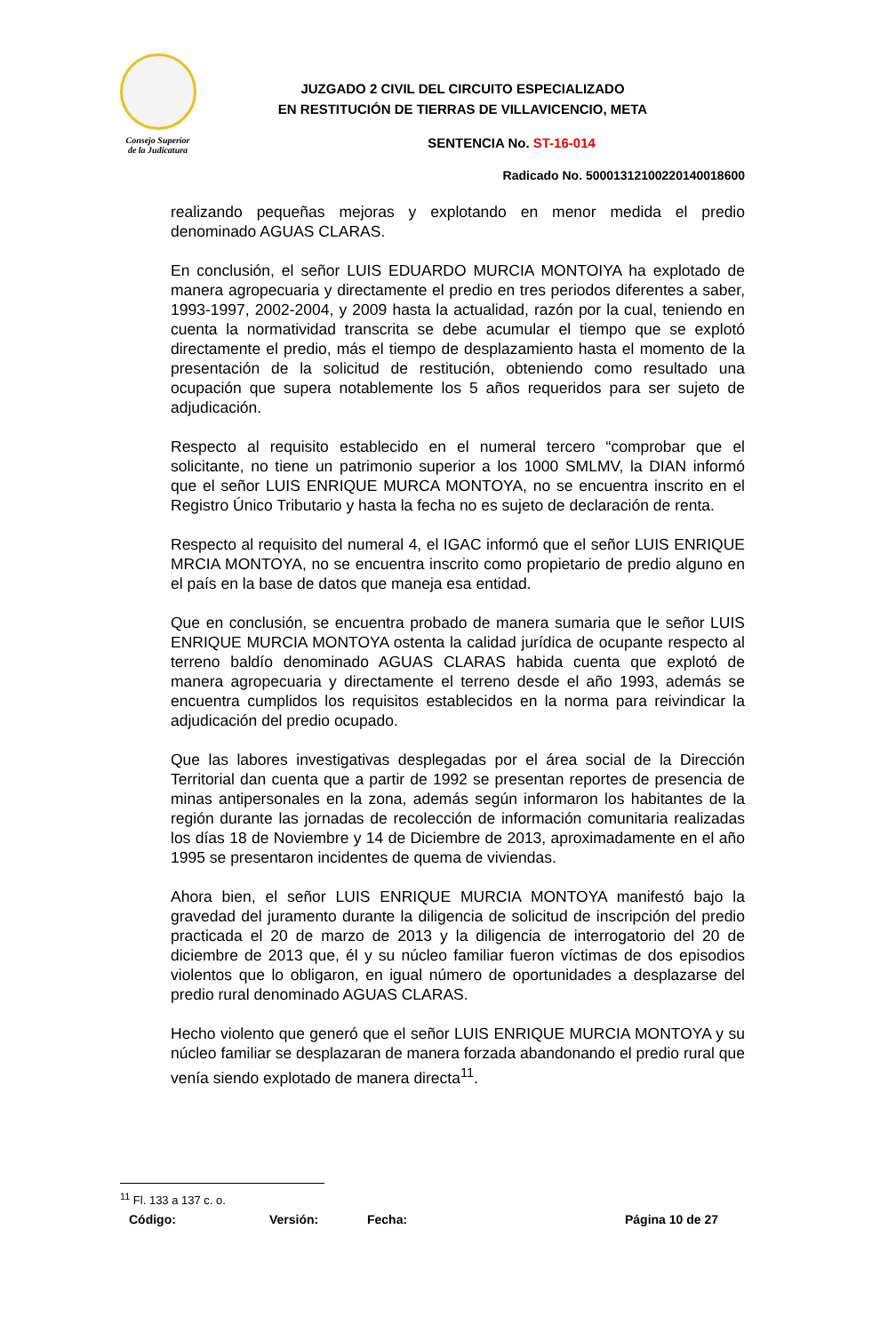Consejo Superior
de la Judicatura
JUZGADO 2 CIVIL DEL CIRCUITO ESPECIALIZADO
EN RESTITUCIÓN DE TIERRAS DE VILLAVICENCIO, META
SENTENCIA No. ST-16-014
Radicado No. 50001312100220140018600
realizando pequeñas mejoras y explotando en menor medida el predio denominado AGUAS CLARAS.
En conclusión, el señor LUIS EDUARDO MURCIA MONTOIYA ha explotado de manera agropecuaria y directamente el predio en tres periodos diferentes a saber, 1993-1997, 2002-2004, y 2009 hasta la actualidad, razón por la cual, teniendo en cuenta la normatividad transcrita se debe acumular el tiempo que se explotó directamente el predio, más el tiempo de desplazamiento hasta el momento de la presentación de la solicitud de restitución, obteniendo como resultado una ocupación que supera notablemente los 5 años requeridos para ser sujeto de adjudicación.
Respecto al requisito establecido en el numeral tercero “comprobar que el solicitante, no tiene un patrimonio superior a los 1000 SMLMV, la DIAN informó que el señor LUIS ENRIQUE MURCA MONTOYA, no se encuentra inscrito en el Registro Único Tributario y hasta la fecha no es sujeto de declaración de renta.
Respecto al requisito del numeral 4, el IGAC informó que el señor LUIS ENRIQUE MRCIA MONTOYA, no se encuentra inscrito como propietario de predio alguno en el país en la base de datos que maneja esa entidad.
Que en conclusión, se encuentra probado de manera sumaria que le señor LUIS ENRIQUE MURCIA MONTOYA ostenta la calidad jurídica de ocupante respecto al terreno baldío denominado AGUAS CLARAS habida cuenta que explotó de manera agropecuaria y directamente el terreno desde el año 1993, además se encuentra cumplidos los requisitos establecidos en la norma para reivindicar la adjudicación del predio ocupado.
Que las labores investigativas desplegadas por el área social de la Dirección Territorial dan cuenta que a partir de 1992 se presentan reportes de presencia de minas antipersonales en la zona, además según informaron los habitantes de la región durante las jornadas de recolección de información comunitaria realizadas los días 18 de Noviembre y 14 de Diciembre de 2013, aproximadamente en el año 1995 se presentaron incidentes de quema de viviendas.
Ahora bien, el señor LUIS ENRIQUE MURCIA MONTOYA manifestó bajo la gravedad del juramento durante la diligencia de solicitud de inscripción del predio practicada el 20 de marzo de 2013 y la diligencia de interrogatorio del 20 de diciembre de 2013 que, él y su núcleo familiar fueron víctimas de dos episodios violentos que lo obligaron, en igual número de oportunidades a desplazarse del predio rural denominado AGUAS CLARAS.
Hecho violento que generó que el señor LUIS ENRIQUE MURCIA MONTOYA y su núcleo familiar se desplazaran de manera forzada abandonando el predio rural que venía siendo explotado de manera directa<sup>11</sup>.
<sup>11</sup> Fl. 133 a 137 c. o.
Código: Versión: Fecha: Página 10 de 27